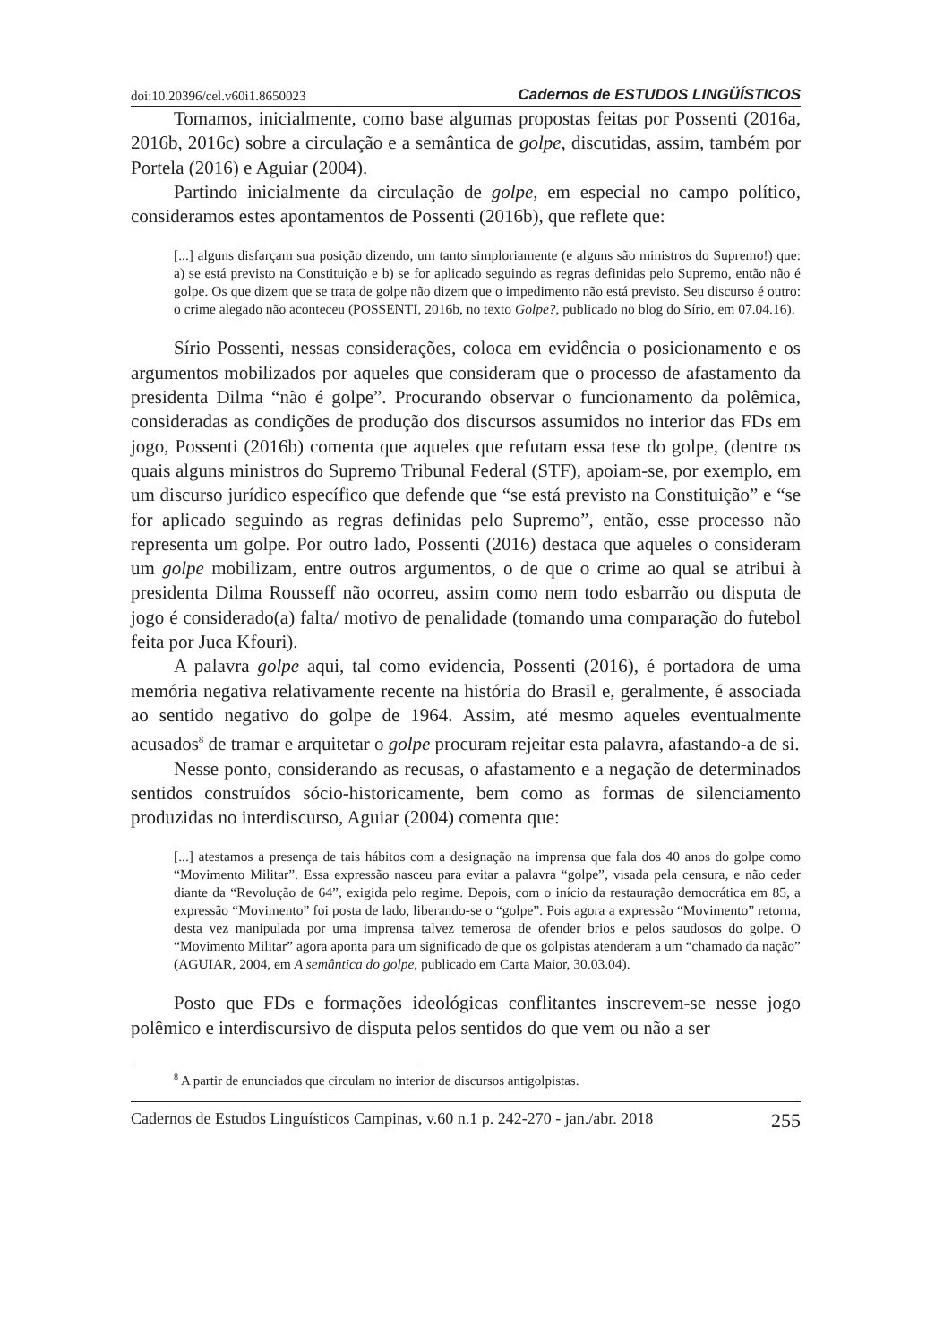doi:10.20396/cel.v60i1.8650023 Cadernos de ESTUDOS LINGÜÍSTICOS
Tomamos, inicialmente, como base algumas propostas feitas por Possenti (2016a, 2016b, 2016c) sobre a circulação e a semântica de golpe, discutidas, assim, também por Portela (2016) e Aguiar (2004).
Partindo inicialmente da circulação de golpe, em especial no campo político, consideramos estes apontamentos de Possenti (2016b), que reflete que:
[...] alguns disfarçam sua posição dizendo, um tanto simploriamente (e alguns são ministros do Supremo!) que: a) se está previsto na Constituição e b) se for aplicado seguindo as regras definidas pelo Supremo, então não é golpe. Os que dizem que se trata de golpe não dizem que o impedimento não está previsto. Seu discurso é outro: o crime alegado não aconteceu (POSSENTI, 2016b, no texto Golpe?, publicado no blog do Sírio, em 07.04.16).
Sírio Possenti, nessas considerações, coloca em evidência o posicionamento e os argumentos mobilizados por aqueles que consideram que o processo de afastamento da presidenta Dilma “não é golpe”. Procurando observar o funcionamento da polêmica, consideradas as condições de produção dos discursos assumidos no interior das FDs em jogo, Possenti (2016b) comenta que aqueles que refutam essa tese do golpe, (dentre os quais alguns ministros do Supremo Tribunal Federal (STF), apoiam-se, por exemplo, em um discurso jurídico específico que defende que “se está previsto na Constituição” e “se for aplicado seguindo as regras definidas pelo Supremo”, então, esse processo não representa um golpe. Por outro lado, Possenti (2016) destaca que aqueles o consideram um golpe mobilizam, entre outros argumentos, o de que o crime ao qual se atribui à presidenta Dilma Rousseff não ocorreu, assim como nem todo esbarrão ou disputa de jogo é considerado(a) falta/ motivo de penalidade (tomando uma comparação do futebol feita por Juca Kfouri).
A palavra golpe aqui, tal como evidencia, Possenti (2016), é portadora de uma memória negativa relativamente recente na história do Brasil e, geralmente, é associada ao sentido negativo do golpe de 1964. Assim, até mesmo aqueles eventualmente acusados<sup>8</sup> de tramar e arquitetar o golpe procuram rejeitar esta palavra, afastando-a de si.
Nesse ponto, considerando as recusas, o afastamento e a negação de determinados sentidos construídos sócio-historicamente, bem como as formas de silenciamento produzidas no interdiscurso, Aguiar (2004) comenta que:
[...] atestamos a presença de tais hábitos com a designação na imprensa que fala dos 40 anos do golpe como “Movimento Militar”. Essa expressão nasceu para evitar a palavra “golpe”, visada pela censura, e não ceder diante da “Revolução de 64”, exigida pelo regime. Depois, com o início da restauração democrática em 85, a expressão “Movimento” foi posta de lado, liberando-se o “golpe”. Pois agora a expressão “Movimento” retorna, desta vez manipulada por uma imprensa talvez temerosa de ofender brios e pelos saudosos do golpe. O “Movimento Militar” agora aponta para um significado de que os golpistas atenderam a um “chamado da nação” (AGUIAR, 2004, em A semântica do golpe, publicado em Carta Maior, 30.03.04).
Posto que FDs e formações ideológicas conflitantes inscrevem-se nesse jogo polêmico e interdiscursivo de disputa pelos sentidos do que vem ou não a ser
<sup>8</sup> A partir de enunciados que circulam no interior de discursos antigolpistas.
Cadernos de Estudos Linguísticos Campinas, v.60 n.1 p. 242-270 - jan./abr. 2018 255